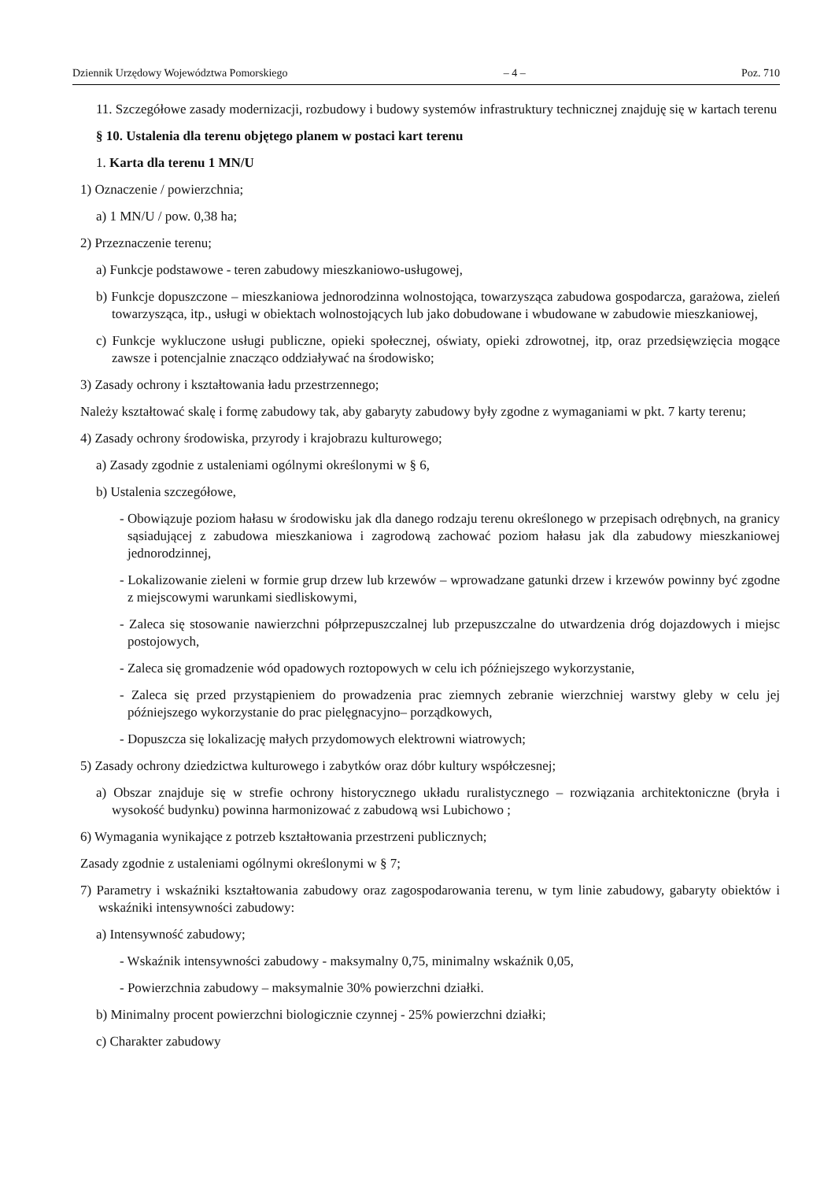Dziennik Urzędowy Województwa Pomorskiego – 4 – Poz. 710
11. Szczegółowe zasady modernizacji, rozbudowy i budowy systemów infrastruktury technicznej znajduję się w kartach terenu
§ 10. Ustalenia dla terenu objętego planem w postaci kart terenu
1. Karta dla terenu 1 MN/U
1) Oznaczenie / powierzchnia;
a) 1 MN/U / pow. 0,38 ha;
2) Przeznaczenie terenu;
a) Funkcje podstawowe - teren zabudowy mieszkaniowo-usługowej,
b) Funkcje dopuszczone – mieszkaniowa jednorodzinna wolnostojąca, towarzysząca zabudowa gospodarcza, garażowa, zieleń towarzysząca, itp., usługi w obiektach wolnostojących lub jako dobudowane i wbudowane w zabudowie mieszkaniowej,
c) Funkcje wykluczone usługi publiczne, opieki społecznej, oświaty, opieki zdrowotnej, itp, oraz przedsięwzięcia mogące zawsze i potencjalnie znacząco oddziaływać na środowisko;
3) Zasady ochrony i kształtowania ładu przestrzennego;
Należy kształtować skalę i formę zabudowy tak, aby gabaryty zabudowy były zgodne z wymaganiami w pkt. 7 karty terenu;
4) Zasady ochrony środowiska, przyrody i krajobrazu kulturowego;
a) Zasady zgodnie z ustaleniami ogólnymi określonymi w § 6,
b) Ustalenia szczegółowe,
- Obowiązuje poziom hałasu w środowisku jak dla danego rodzaju terenu określonego w przepisach odrębnych, na granicy sąsiadującej z zabudowa mieszkaniowa i zagrodową zachować poziom hałasu jak dla zabudowy mieszkaniowej jednorodzinnej,
- Lokalizowanie zieleni w formie grup drzew lub krzewów – wprowadzane gatunki drzew i krzewów powinny być zgodne z miejscowymi warunkami siedliskowymi,
- Zaleca się stosowanie nawierzchni półprzepuszczalnej lub przepuszczalne do utwardzenia dróg dojazdowych i miejsc postojowych,
- Zaleca się gromadzenie wód opadowych roztopowych w celu ich późniejszego wykorzystanie,
- Zaleca się przed przystąpieniem do prowadzenia prac ziemnych zebranie wierzchniej warstwy gleby w celu jej późniejszego wykorzystanie do prac pielęgnacyjno– porządkowych,
- Dopuszcza się lokalizację małych przydomowych elektrowni wiatrowych;
5) Zasady ochrony dziedzictwa kulturowego i zabytków oraz dóbr kultury współczesnej;
a) Obszar znajduje się w strefie ochrony historycznego układu ruralistycznego – rozwiązania architektoniczne (bryła i wysokość budynku) powinna harmonizować z zabudową wsi Lubichowo ;
6) Wymagania wynikające z potrzeb kształtowania przestrzeni publicznych;
Zasady zgodnie z ustaleniami ogólnymi określonymi w § 7;
7) Parametry i wskaźniki kształtowania zabudowy oraz zagospodarowania terenu, w tym linie zabudowy, gabaryty obiektów i wskaźniki intensywności zabudowy:
a) Intensywność zabudowy;
- Wskaźnik intensywności zabudowy - maksymalny 0,75, minimalny wskaźnik 0,05,
- Powierzchnia zabudowy – maksymalnie 30% powierzchni działki.
b) Minimalny procent powierzchni biologicznie czynnej - 25% powierzchni działki;
c) Charakter zabudowy